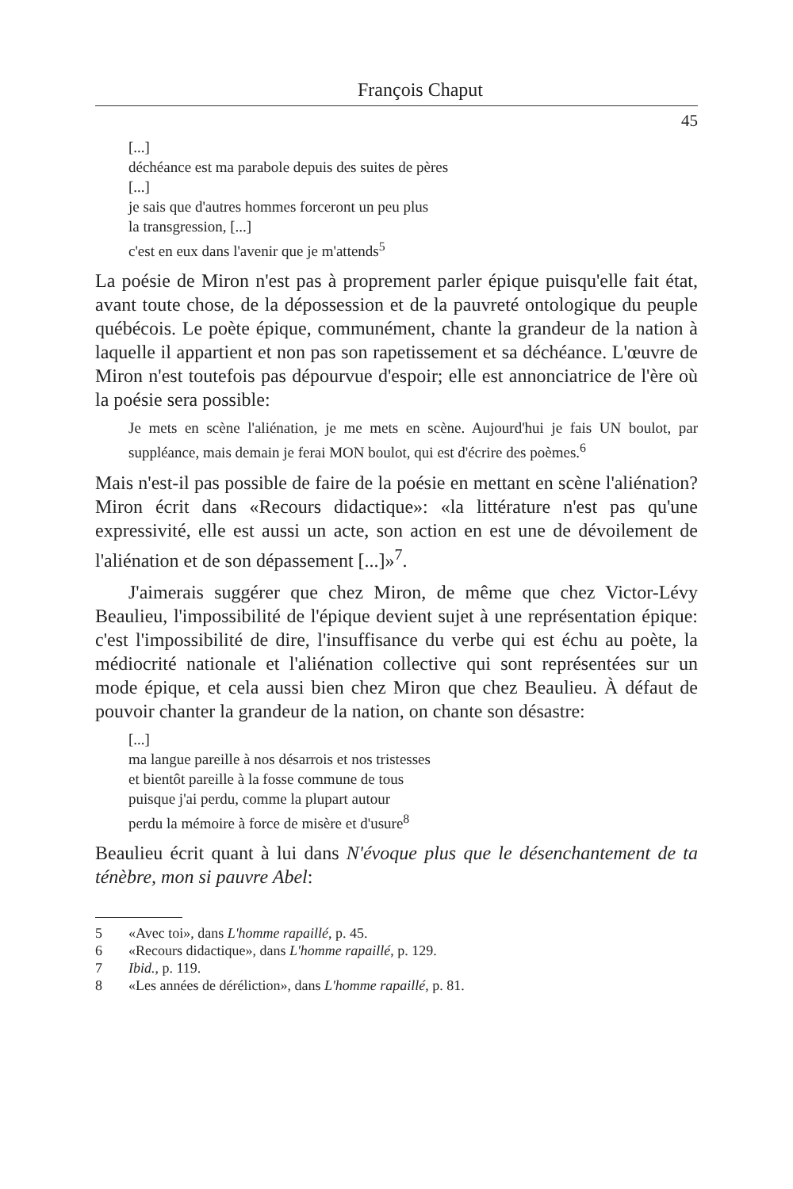François Chaput
45
[...]
déchéance est ma parabole depuis des suites de pères
[...]
je sais que d'autres hommes forceront un peu plus
la transgression, [...]
c'est en eux dans l'avenir que je m'attends<sup>5</sup>
La poésie de Miron n'est pas à proprement parler épique puisqu'elle fait état, avant toute chose, de la dépossession et de la pauvreté ontologique du peuple québécois. Le poète épique, communément, chante la grandeur de la nation à laquelle il appartient et non pas son rapetissement et sa déchéance. L'œuvre de Miron n'est toutefois pas dépourvue d'espoir; elle est annonciatrice de l'ère où la poésie sera possible:
Je mets en scène l'aliénation, je me mets en scène. Aujourd'hui je fais UN boulot, par suppléance, mais demain je ferai MON boulot, qui est d'écrire des poèmes.<sup>6</sup>
Mais n'est-il pas possible de faire de la poésie en mettant en scène l'aliénation? Miron écrit dans «Recours didactique»: «la littérature n'est pas qu'une expressivité, elle est aussi un acte, son action en est une de dévoilement de l'aliénation et de son dépassement [...]»<sup>7</sup>.
J'aimerais suggérer que chez Miron, de même que chez Victor-Lévy Beaulieu, l'impossibilité de l'épique devient sujet à une représentation épique: c'est l'impossibilité de dire, l'insuffisance du verbe qui est échu au poète, la médiocrité nationale et l'aliénation collective qui sont représentées sur un mode épique, et cela aussi bien chez Miron que chez Beaulieu. À défaut de pouvoir chanter la grandeur de la nation, on chante son désastre:
[...]
ma langue pareille à nos désarrois et nos tristesses
et bientôt pareille à la fosse commune de tous
puisque j'ai perdu, comme la plupart autour
perdu la mémoire à force de misère et d'usure<sup>8</sup>
Beaulieu écrit quant à lui dans N'évoque plus que le désenchantement de ta ténèbre, mon si pauvre Abel:
5 «Avec toi», dans L'homme rapaillé, p. 45.
6 «Recours didactique», dans L'homme rapaillé, p. 129.
7 Ibid., p. 119.
8 «Les années de déréliction», dans L'homme rapaillé, p. 81.